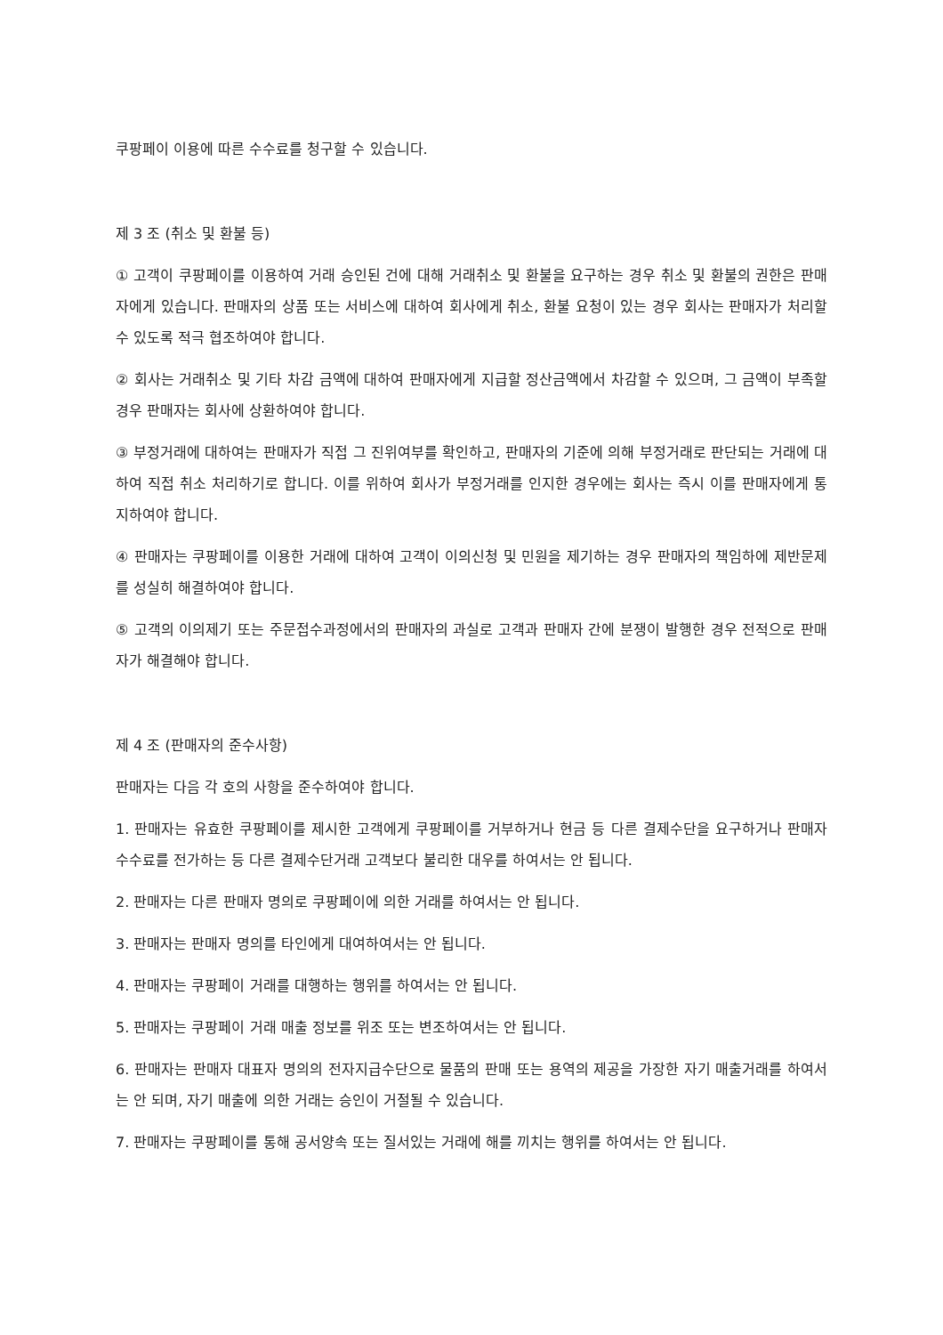쿠팡페이 이용에 따른 수수료를 청구할 수 있습니다.
제 3 조 (취소 및 환불 등)
① 고객이 쿠팡페이를 이용하여 거래 승인된 건에 대해 거래취소 및 환불을 요구하는 경우 취소 및 환불의 권한은 판매자에게 있습니다. 판매자의 상품 또는 서비스에 대하여 회사에게 취소, 환불 요청이 있는 경우 회사는 판매자가 처리할 수 있도록 적극 협조하여야 합니다.
② 회사는 거래취소 및 기타 차감 금액에 대하여 판매자에게 지급할 정산금액에서 차감할 수 있으며, 그 금액이 부족할 경우 판매자는 회사에 상환하여야 합니다.
③ 부정거래에 대하여는 판매자가 직접 그 진위여부를 확인하고, 판매자의 기준에 의해 부정거래로 판단되는 거래에 대하여 직접 취소 처리하기로 합니다. 이를 위하여 회사가 부정거래를 인지한 경우에는 회사는 즉시 이를 판매자에게 통지하여야 합니다.
④ 판매자는 쿠팡페이를 이용한 거래에 대하여 고객이 이의신청 및 민원을 제기하는 경우 판매자의 책임하에 제반문제를 성실히 해결하여야 합니다.
⑤ 고객의 이의제기 또는 주문접수과정에서의 판매자의 과실로 고객과 판매자 간에 분쟁이 발행한 경우 전적으로 판매자가 해결해야 합니다.
제 4 조 (판매자의 준수사항)
판매자는 다음 각 호의 사항을 준수하여야 합니다.
1. 판매자는 유효한 쿠팡페이를 제시한 고객에게 쿠팡페이를 거부하거나 현금 등 다른 결제수단을 요구하거나 판매자수수료를 전가하는 등 다른 결제수단거래 고객보다 불리한 대우를 하여서는 안 됩니다.
2. 판매자는 다른 판매자 명의로 쿠팡페이에 의한 거래를 하여서는 안 됩니다.
3. 판매자는 판매자 명의를 타인에게 대여하여서는 안 됩니다.
4. 판매자는 쿠팡페이 거래를 대행하는 행위를 하여서는 안 됩니다.
5. 판매자는 쿠팡페이 거래 매출 정보를 위조 또는 변조하여서는 안 됩니다.
6. 판매자는 판매자 대표자 명의의 전자지급수단으로 물품의 판매 또는 용역의 제공을 가장한 자기 매출거래를 하여서는 안 되며, 자기 매출에 의한 거래는 승인이 거절될 수 있습니다.
7. 판매자는 쿠팡페이를 통해 공서양속 또는 질서있는 거래에 해를 끼치는 행위를 하여서는 안 됩니다.